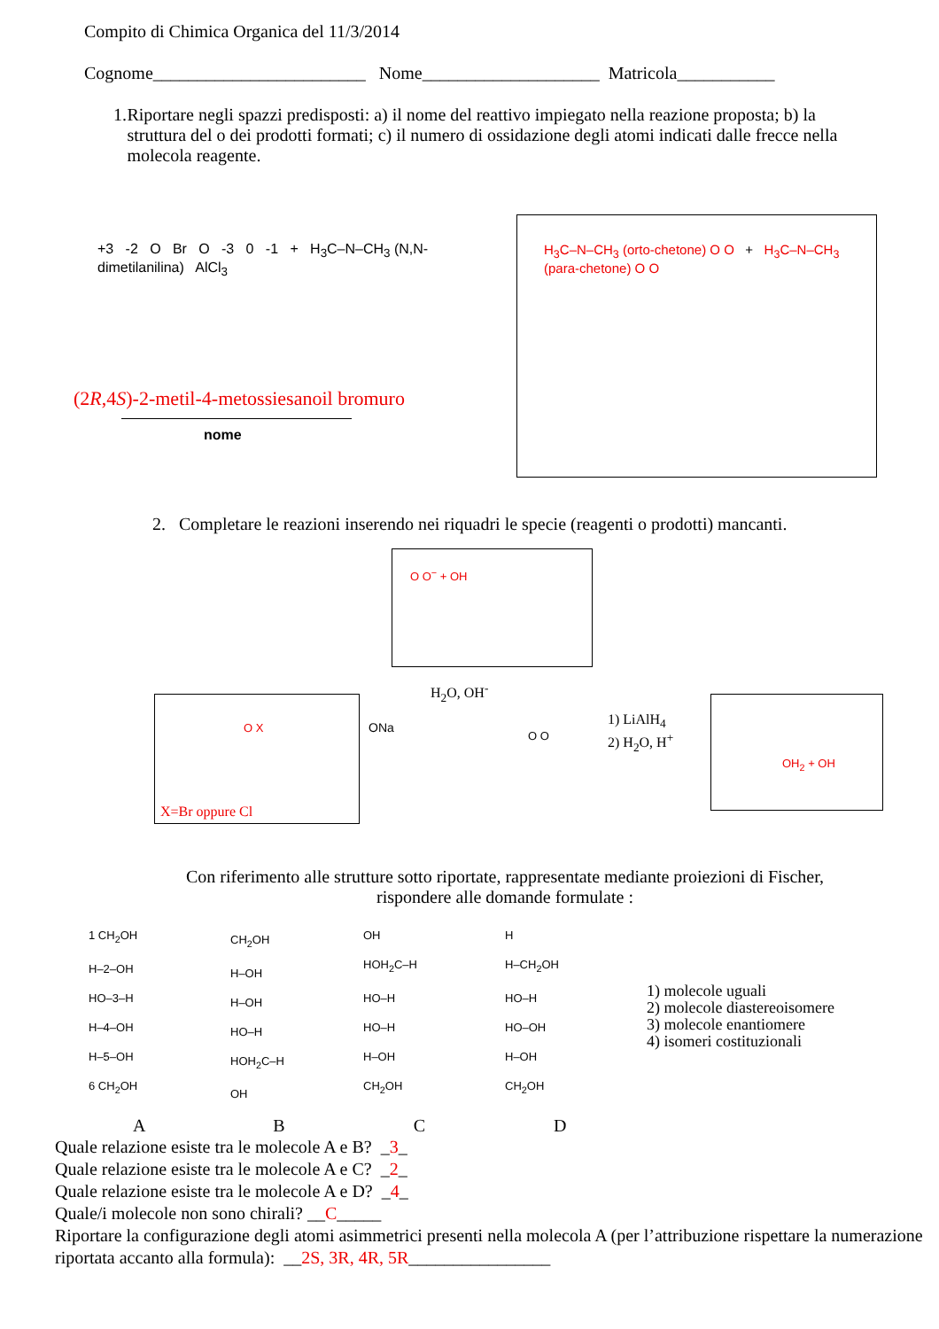Compito di Chimica Organica del 11/3/2014
Cognome________________________ Nome____________________ Matricola___________
1. Riportare negli spazzi predisposti: a) il nome del reattivo impiegato nella reazione proposta; b) la struttura del o dei prodotti formati; c) il numero di ossidazione degli atomi indicati dalle frecce nella molecola reagente.
+3 -2 O Br O -3 0 -1 + H<sub>3</sub>C–N–CH<sub>3</sub> (N,N-dimetilanilina) AlCl<sub>3</sub>
(2R,4S)-2-metil-4-metossiesanoil bromuro
nome
H<sub>3</sub>C–N–CH<sub>3</sub> (orto-chetone) O O + H<sub>3</sub>C–N–CH<sub>3</sub> (para-chetone) O O
2. Completare le reazioni inserendo nei riquadri le specie (reagenti o prodotti) mancanti.
O O<sup>−</sup> + OH
O X
X=Br oppure Cl
ONa
H<sub>2</sub>O, OH<sup>-</sup>
O O
1) LiAlH<sub>4</sub>
2) H<sub>2</sub>O, H<sup>+</sup>
OH<sub>2</sub> + OH
Con riferimento alle strutture sotto riportate, rappresentate mediante proiezioni di Fischer,
rispondere alle domande formulate :
1 CH<sub>2</sub>OH
H–2–OH
HO–3–H
H–4–OH
H–5–OH
6 CH<sub>2</sub>OH
CH<sub>2</sub>OH
H–OH
H–OH
HO–H
HOH<sub>2</sub>C–H
OH
OH
HOH<sub>2</sub>C–H
HO–H
HO–H
H–OH
CH<sub>2</sub>OH
H
H–CH<sub>2</sub>OH
HO–H
HO–OH
H–OH
CH<sub>2</sub>OH
1) molecole uguali
2) molecole diastereoisomere
3) molecole enantiomere
4) isomeri costituzionali
A B C D
Quale relazione esiste tra le molecole A e B? _3_
Quale relazione esiste tra le molecole A e C? _2_
Quale relazione esiste tra le molecole A e D? _4_
Quale/i molecole non sono chirali? __C_____
Riportare la configurazione degli atomi asimmetrici presenti nella molecola A (per l’attribuzione rispettare la numerazione riportata accanto alla formula): __2S, 3R, 4R, 5R________________